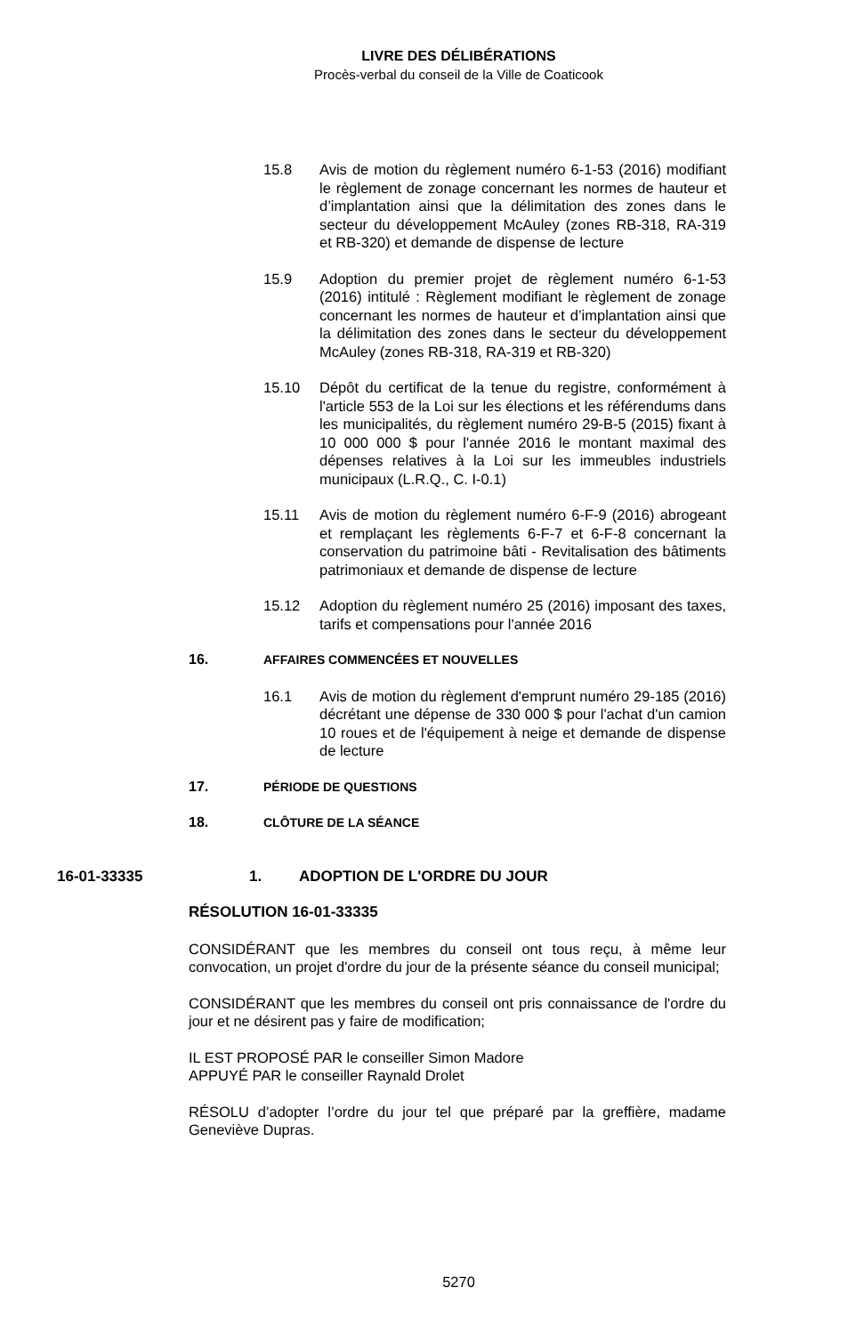LIVRE DES DÉLIBÉRATIONS
Procès-verbal du conseil de la Ville de Coaticook
15.8 Avis de motion du règlement numéro 6-1-53 (2016) modifiant le règlement de zonage concernant les normes de hauteur et d’implantation ainsi que la délimitation des zones dans le secteur du développement McAuley (zones RB-318, RA-319 et RB-320) et demande de dispense de lecture
15.9 Adoption du premier projet de règlement numéro 6-1-53 (2016) intitulé : Règlement modifiant le règlement de zonage concernant les normes de hauteur et d’implantation ainsi que la délimitation des zones dans le secteur du développement McAuley (zones RB-318, RA-319 et RB-320)
15.10 Dépôt du certificat de la tenue du registre, conformément à l'article 553 de la Loi sur les élections et les référendums dans les municipalités, du règlement numéro 29-B-5 (2015) fixant à 10 000 000 $ pour l'année 2016 le montant maximal des dépenses relatives à la Loi sur les immeubles industriels municipaux (L.R.Q., C. I-0.1)
15.11 Avis de motion du règlement numéro 6-F-9 (2016) abrogeant et remplaçant les règlements 6-F-7 et 6-F-8 concernant la conservation du patrimoine bâti - Revitalisation des bâtiments patrimoniaux et demande de dispense de lecture
15.12 Adoption du règlement numéro 25 (2016) imposant des taxes, tarifs et compensations pour l'année 2016
16. AFFAIRES COMMENCÉES ET NOUVELLES
16.1 Avis de motion du règlement d'emprunt numéro 29-185 (2016) décrétant une dépense de 330 000 $ pour l'achat d'un camion 10 roues et de l'équipement à neige et demande de dispense de lecture
17. PÉRIODE DE QUESTIONS
18. CLÔTURE DE LA SÉANCE
16-01-33335 1. ADOPTION DE L'ORDRE DU JOUR
RÉSOLUTION 16-01-33335
CONSIDÉRANT que les membres du conseil ont tous reçu, à même leur convocation, un projet d'ordre du jour de la présente séance du conseil municipal;
CONSIDÉRANT que les membres du conseil ont pris connaissance de l'ordre du jour et ne désirent pas y faire de modification;
IL EST PROPOSÉ PAR le conseiller Simon Madore
APPUYÉ PAR le conseiller Raynald Drolet
RÉSOLU d’adopter l’ordre du jour tel que préparé par la greffière, madame Geneviève Dupras.
5270